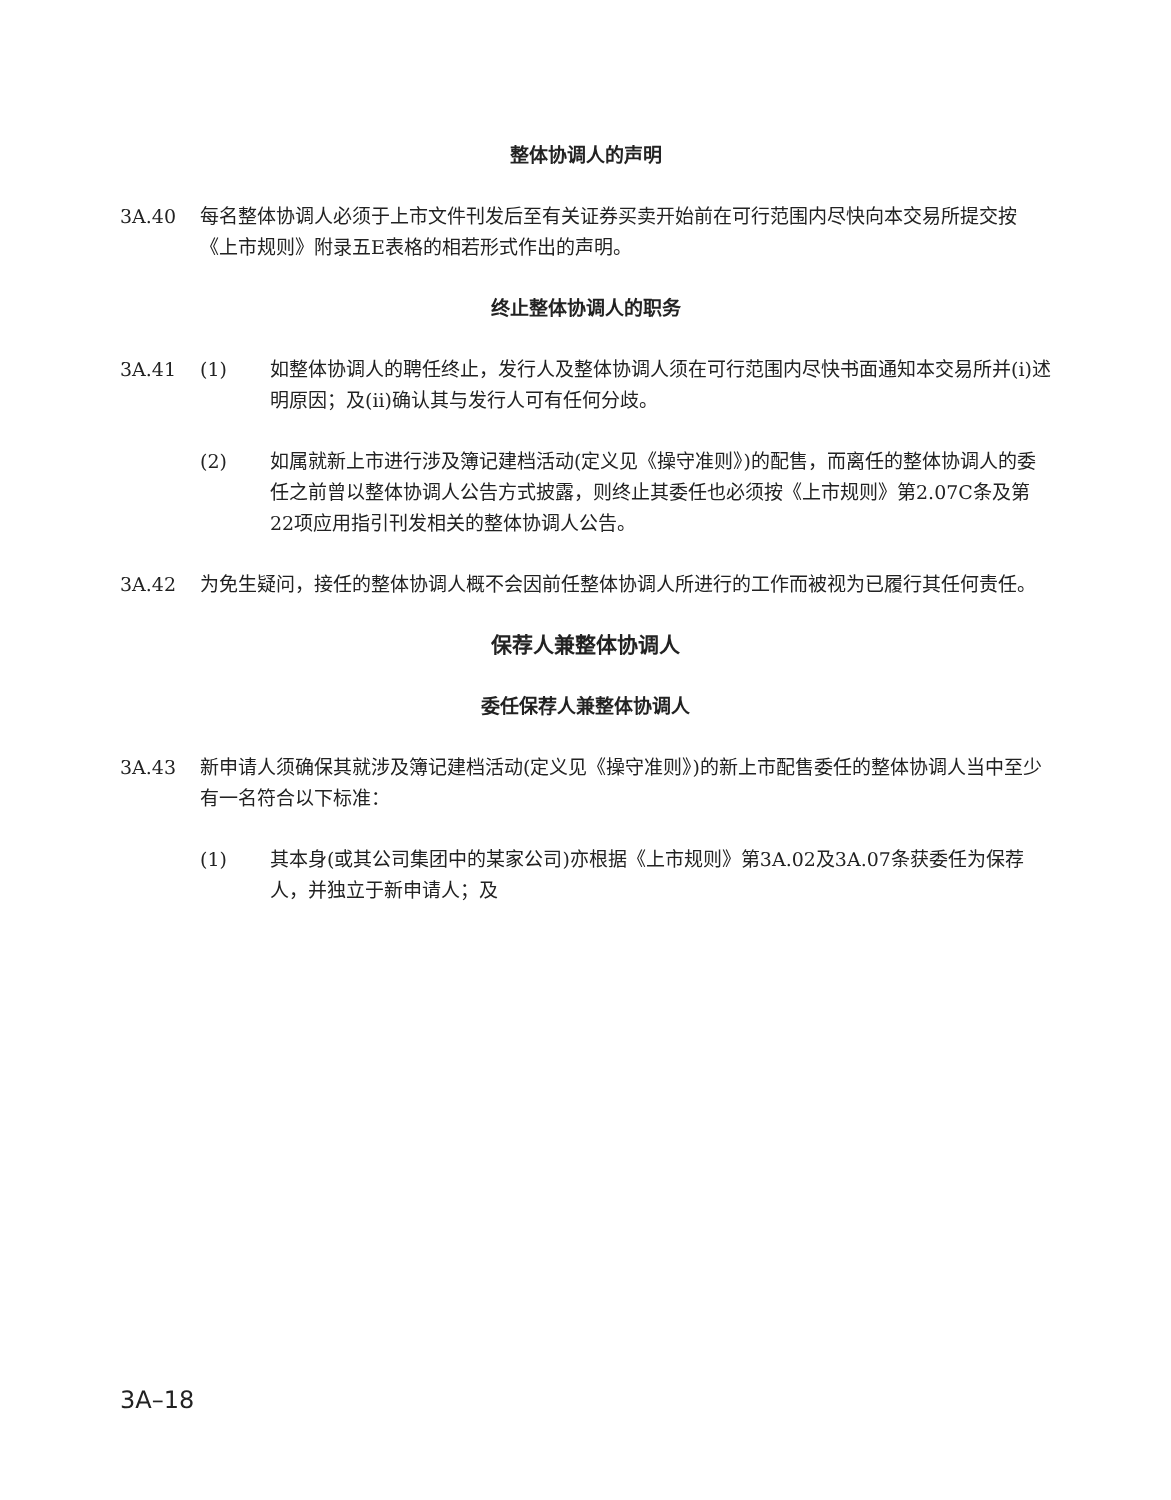整体协调人的声明
3A.40 每名整体协调人必须于上市文件刊发后至有关证券买卖开始前在可行范围内尽快向本交易所提交按《上市规则》附录五E表格的相若形式作出的声明。
终止整体协调人的职务
3A.41 (1) 如整体协调人的聘任终止，发行人及整体协调人须在可行范围内尽快书面通知本交易所并(i)述明原因；及(ii)确认其与发行人可有任何分歧。
(2) 如属就新上市进行涉及簿记建档活动(定义见《操守准则》)的配售，而离任的整体协调人的委任之前曾以整体协调人公告方式披露，则终止其委任也必须按《上市规则》第2.07C条及第22项应用指引刊发相关的整体协调人公告。
3A.42 为免生疑问，接任的整体协调人概不会因前任整体协调人所进行的工作而被视为已履行其任何责任。
保荐人兼整体协调人
委任保荐人兼整体协调人
3A.43 新申请人须确保其就涉及簿记建档活动(定义见《操守准则》)的新上市配售委任的整体协调人当中至少有一名符合以下标准：
(1) 其本身(或其公司集团中的某家公司)亦根据《上市规则》第3A.02及3A.07条获委任为保荐人，并独立于新申请人；及
3A–18